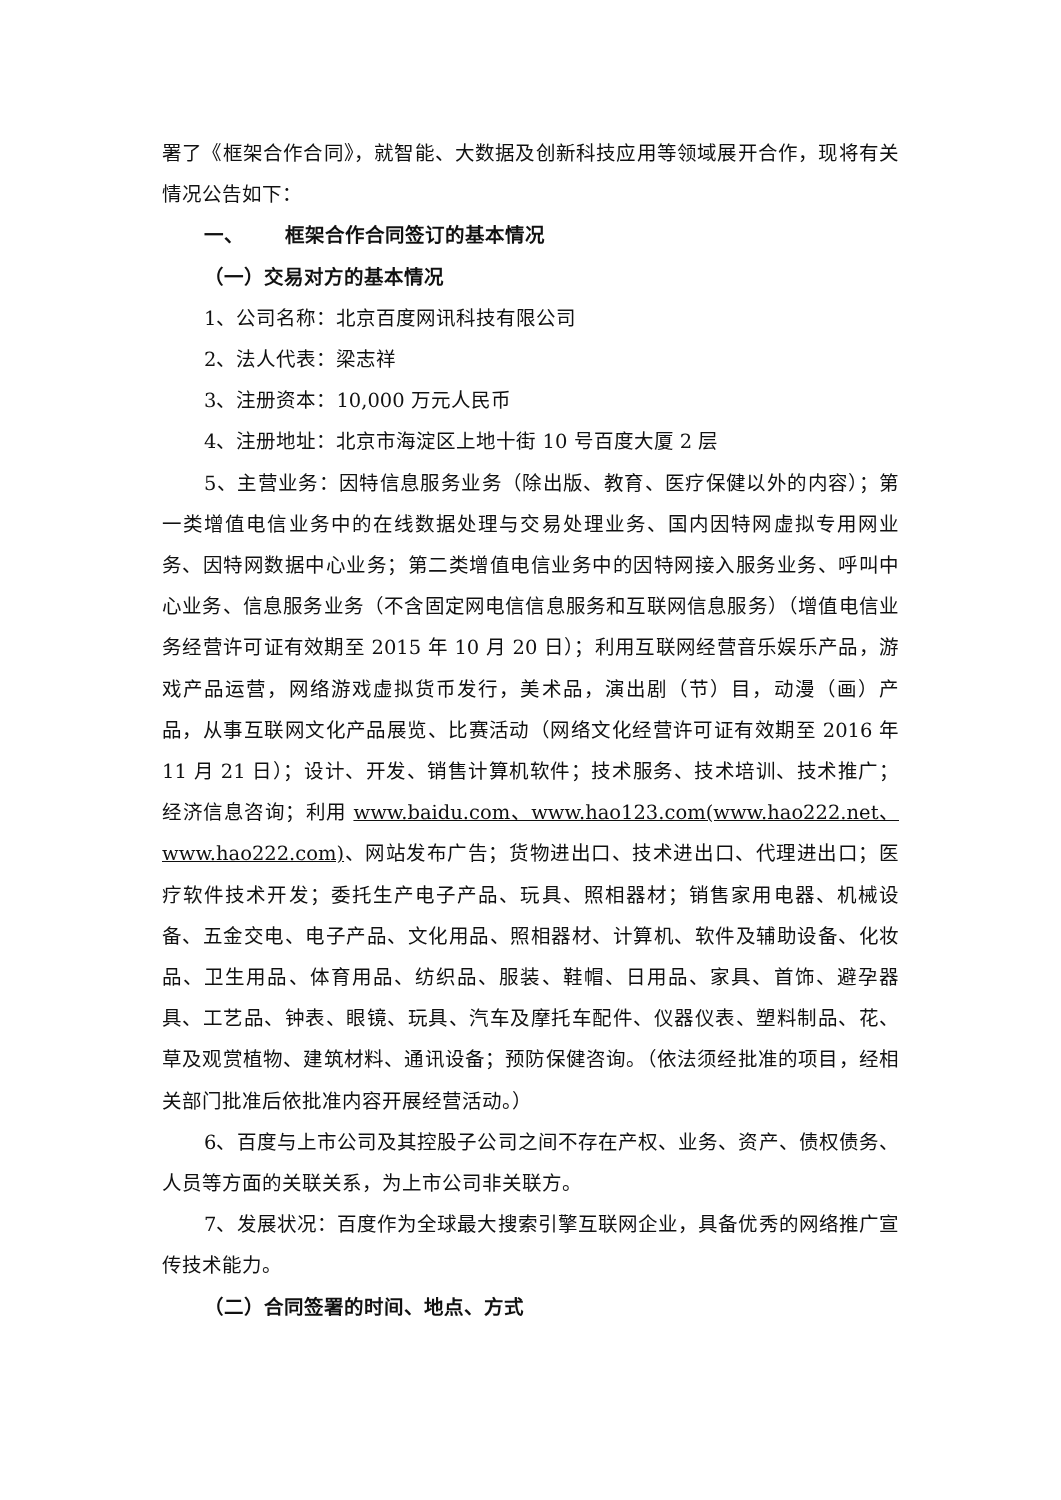署了《框架合作合同》，就智能、大数据及创新科技应用等领域展开合作，现将有关情况公告如下：
一、 框架合作合同签订的基本情况
（一）交易对方的基本情况
1、公司名称：北京百度网讯科技有限公司
2、法人代表：梁志祥
3、注册资本：10,000 万元人民币
4、注册地址：北京市海淀区上地十街 10 号百度大厦 2 层
5、主营业务：因特信息服务业务（除出版、教育、医疗保健以外的内容）；第一类增值电信业务中的在线数据处理与交易处理业务、国内因特网虚拟专用网业务、因特网数据中心业务；第二类增值电信业务中的因特网接入服务业务、呼叫中心业务、信息服务业务（不含固定网电信信息服务和互联网信息服务）（增值电信业务经营许可证有效期至 2015 年 10 月 20 日）；利用互联网经营音乐娱乐产品，游戏产品运营，网络游戏虚拟货币发行，美术品，演出剧（节）目，动漫（画）产品，从事互联网文化产品展览、比赛活动（网络文化经营许可证有效期至 2016 年 11 月 21 日）；设计、开发、销售计算机软件；技术服务、技术培训、技术推广；经济信息咨询；利用 www.baidu.com、www.hao123.com(www.hao222.net、www.hao222.com)、网站发布广告；货物进出口、技术进出口、代理进出口；医疗软件技术开发；委托生产电子产品、玩具、照相器材；销售家用电器、机械设备、五金交电、电子产品、文化用品、照相器材、计算机、软件及辅助设备、化妆品、卫生用品、体育用品、纺织品、服装、鞋帽、日用品、家具、首饰、避孕器具、工艺品、钟表、眼镜、玩具、汽车及摩托车配件、仪器仪表、塑料制品、花、草及观赏植物、建筑材料、通讯设备；预防保健咨询。（依法须经批准的项目，经相关部门批准后依批准内容开展经营活动。）
6、百度与上市公司及其控股子公司之间不存在产权、业务、资产、债权债务、人员等方面的关联关系，为上市公司非关联方。
7、发展状况：百度作为全球最大搜索引擎互联网企业，具备优秀的网络推广宣传技术能力。
（二）合同签署的时间、地点、方式